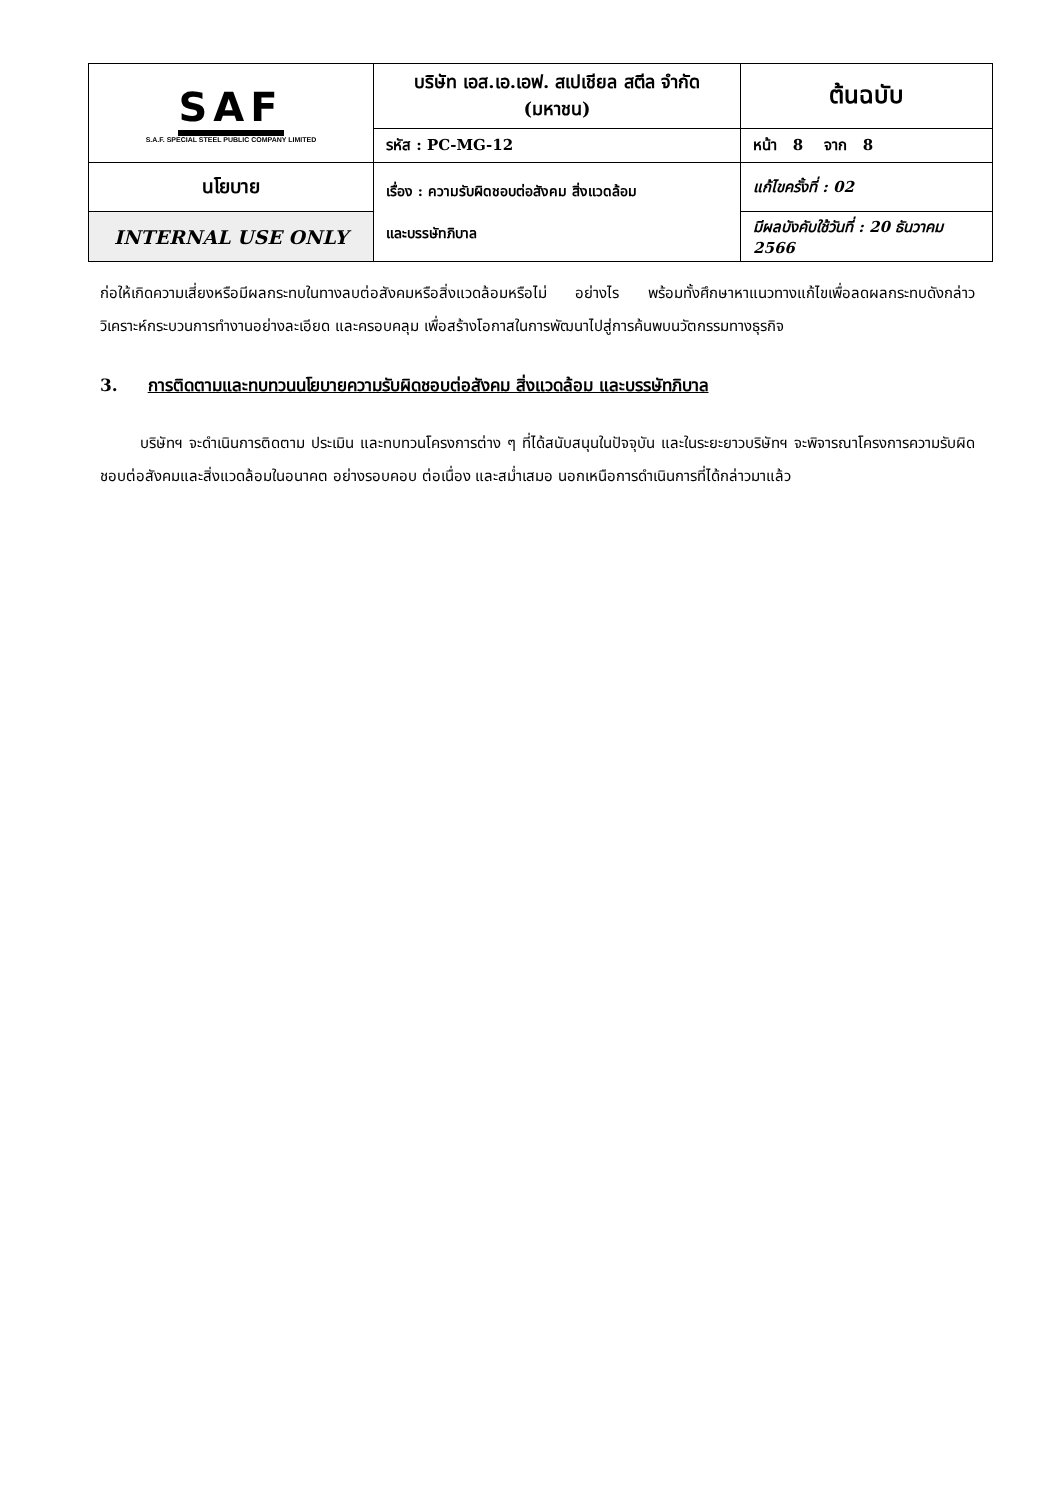| SAF S.A.F. SPECIAL STEEL PUBLIC COMPANY LIMITED | บริษัท เอส.เอ.เอฟ. สเปเชียล สตีล จำกัด (มหาชน) | | ต้นฉบับ |
| | รหัส : PC-MG-12 | หน้า 8 จาก 8 | |
| นโยบาย | เรื่อง : ความรับผิดชอบต่อสังคม สิ่งแวดล้อม และบรรษัทภิบาล | แก้ไขครั้งที่ : 02 | |
| INTERNAL USE ONLY | | มีผลบังคับใช้วันที่ : 20 ธันวาคม 2566 | |
ก่อให้เกิดความเสี่ยงหรือมีผลกระทบในทางลบต่อสังคมหรือสิ่งแวดล้อมหรือไม่ อย่างไร พร้อมทั้งศึกษาหาแนวทางแก้ไขเพื่อลดผลกระทบดังกล่าว วิเคราะห์กระบวนการทำงานอย่างละเอียด และครอบคลุม เพื่อสร้างโอกาสในการพัฒนาไปสู่การค้นพบนวัตกรรมทางธุรกิจ
3. การติดตามและทบทวนนโยบายความรับผิดชอบต่อสังคม สิ่งแวดล้อม และบรรษัทภิบาล
บริษัทฯ จะดำเนินการติดตาม ประเมิน และทบทวนโครงการต่าง ๆ ที่ได้สนับสนุนในปัจจุบัน และในระยะยาวบริษัทฯ จะพิจารณาโครงการความรับผิดชอบต่อสังคมและสิ่งแวดล้อมในอนาคต อย่างรอบคอบ ต่อเนื่อง และสม่ำเสมอ นอกเหนือการดำเนินการที่ได้กล่าวมาแล้ว